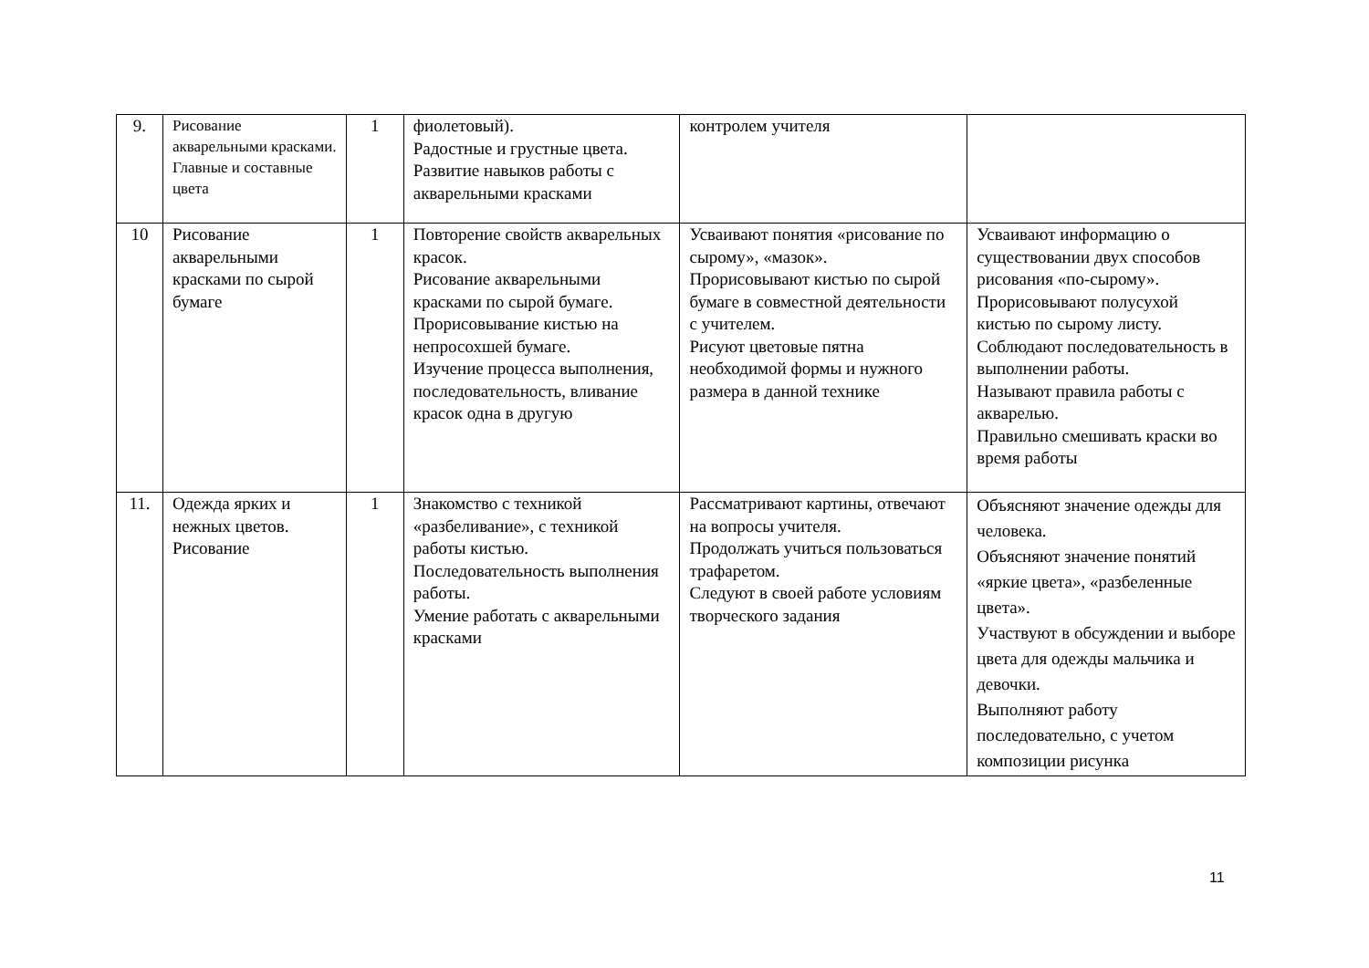| 9. | Рисование акварельными красками. Главные и составные цвета | 1 | фиолетовый). Радостные и грустные цвета. Развитие навыков работы с акварельными красками | контролем учителя | |
| 10 | Рисование акварельными красками по сырой бумаге | 1 | Повторение свойств акварельных красок. Рисование акварельными красками по сырой бумаге. Прорисовывание кистью на непросохшей бумаге. Изучение процесса выполнения, последовательность, вливание красок одна в другую | Усваивают понятия «рисование по сырому», «мазок». Прорисовывают кистью по сырой бумаге в совместной деятельности с учителем. Рисуют цветовые пятна необходимой формы и нужного размера в данной технике | Усваивают информацию о существовании двух способов рисования «по-сырому». Прорисовывают полусухой кистью по сырому листу. Соблюдают последовательность в выполнении работы. Называют правила работы с акварелью. Правильно смешивать краски во время работы |
| 11. | Одежда ярких и нежных цветов. Рисование | 1 | Знакомство с техникой «разбеливание», с техникой работы кистью. Последовательность выполнения работы. Умение работать с акварельными красками | Рассматривают картины, отвечают на вопросы учителя. Продолжать учиться пользоваться трафаретом. Следуют в своей работе условиям творческого задания | Объясняют значение одежды для человека. Объясняют значение понятий «яркие цвета», «разбеленные цвета». Участвуют в обсуждении и выборе цвета для одежды мальчика и девочки. Выполняют работу последовательно, с учетом композиции рисунка |
11